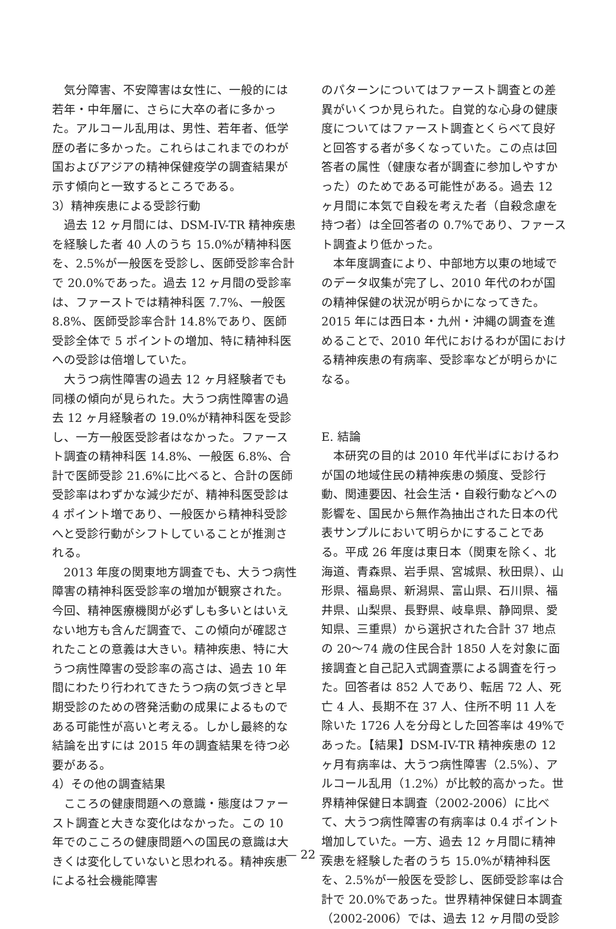気分障害、不安障害は女性に、一般的には若年・中年層に、さらに大卒の者に多かった。アルコール乱用は、男性、若年者、低学歴の者に多かった。これらはこれまでのわが国およびアジアの精神保健疫学の調査結果が示す傾向と一致するところである。
3）精神疾患による受診行動
過去 12 ヶ月間には、DSM-IV-TR 精神疾患を経験した者 40 人のうち 15.0%が精神科医を、2.5%が一般医を受診し、医師受診率合計で 20.0%であった。過去 12 ヶ月間の受診率は、ファーストでは精神科医 7.7%、一般医 8.8%、医師受診率合計 14.8%であり、医師受診全体で 5 ポイントの増加、特に精神科医への受診は倍増していた。
大うつ病性障害の過去 12 ヶ月経験者でも同様の傾向が見られた。大うつ病性障害の過去 12 ヶ月経験者の 19.0%が精神科医を受診し、一方一般医受診者はなかった。ファースト調査の精神科医 14.8%、一般医 6.8%、合計で医師受診 21.6%に比べると、合計の医師受診率はわずかな減少だが、精神科医受診は 4 ポイント増であり、一般医から精神科受診へと受診行動がシフトしていることが推測される。
2013 年度の関東地方調査でも、大うつ病性障害の精神科医受診率の増加が観察された。今回、精神医療機関が必ずしも多いとはいえない地方も含んだ調査で、この傾向が確認されたことの意義は大きい。精神疾患、特に大うつ病性障害の受診率の高さは、過去 10 年間にわたり行われてきたうつ病の気づきと早期受診のための啓発活動の成果によるものである可能性が高いと考える。しかし最終的な結論を出すには 2015 年の調査結果を待つ必要がある。
4）その他の調査結果
こころの健康問題への意識・態度はファースト調査と大きな変化はなかった。この 10 年でのこころの健康問題への国民の意識は大きくは変化していないと思われる。精神疾患による社会機能障害
のパターンについてはファースト調査との差異がいくつか見られた。自覚的な心身の健康度についてはファースト調査とくらべて良好と回答する者が多くなっていた。この点は回答者の属性（健康な者が調査に参加しやすかった）のためである可能性がある。過去 12 ヶ月間に本気で自殺を考えた者（自殺念慮を持つ者）は全回答者の 0.7%であり、ファースト調査より低かった。
本年度調査により、中部地方以東の地域でのデータ収集が完了し、2010 年代のわが国の精神保健の状況が明らかになってきた。2015 年には西日本・九州・沖縄の調査を進めることで、2010 年代におけるわが国における精神疾患の有病率、受診率などが明らかになる。
E. 結論
本研究の目的は 2010 年代半ばにおけるわが国の地域住民の精神疾患の頻度、受診行動、関連要因、社会生活・自殺行動などへの影響を、国民から無作為抽出された日本の代表サンプルにおいて明らかにすることである。平成 26 年度は東日本（関東を除く、北海道、青森県、岩手県、宮城県、秋田県）、山形県、福島県、新潟県、富山県、石川県、福井県、山梨県、長野県、岐阜県、静岡県、愛知県、三重県）から選択された合計 37 地点の 20～74 歳の住民合計 1850 人を対象に面接調査と自己記入式調査票による調査を行った。回答者は 852 人であり、転居 72 人、死亡 4 人、長期不在 37 人、住所不明 11 人を除いた 1726 人を分母とした回答率は 49%であった。【結果】DSM-IV-TR 精神疾患の 12 ヶ月有病率は、大うつ病性障害（2.5%）、アルコール乱用（1.2%）が比較的高かった。世界精神保健日本調査（2002-2006）に比べて、大うつ病性障害の有病率は 0.4 ポイント増加していた。一方、過去 12 ヶ月間に精神疾患を経験した者のうち 15.0%が精神科医を、2.5%が一般医を受診し、医師受診率は合計で 20.0%であった。世界精神保健日本調査（2002-2006）では、過去 12 ヶ月間の受診
— 22 —